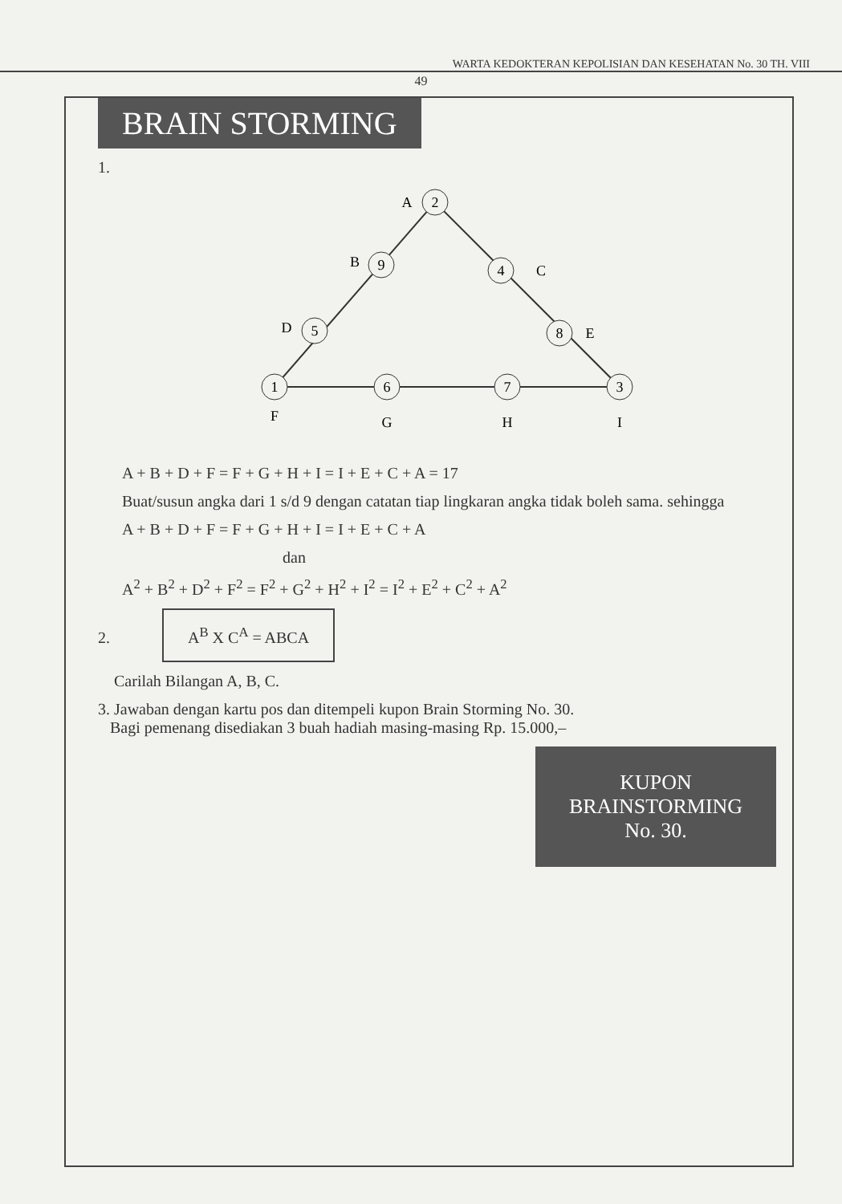WARTA KEDOKTERAN KEPOLISIAN DAN KESEHATAN No. 30 TH. VIII
49
BRAIN STORMING
1.
2
A
9
B
4
C
5
D
8
E
1
F
6
G
7
H
3
I
A + B + D + F = F + G + H + I = I + E + C + A = 17
Buat/susun angka dari 1 s/d 9 dengan catatan tiap lingkaran angka tidak boleh sama. sehingga
A + B + D + F = F + G + H + I = I + E + C + A
dan
A<sup>2</sup> + B<sup>2</sup> + D<sup>2</sup> + F<sup>2</sup> = F<sup>2</sup> + G<sup>2</sup> + H<sup>2</sup> + I<sup>2</sup> = I<sup>2</sup> + E<sup>2</sup> + C<sup>2</sup> + A<sup>2</sup>
2. A<sup>B</sup> X C<sup>A</sup> = ABCA
Carilah Bilangan A, B, C.
3. Jawaban dengan kartu pos dan ditempeli kupon Brain Storming No. 30.
Bagi pemenang disediakan 3 buah hadiah masing-masing Rp. 15.000,–
KUPON
BRAINSTORMING
No. 30.